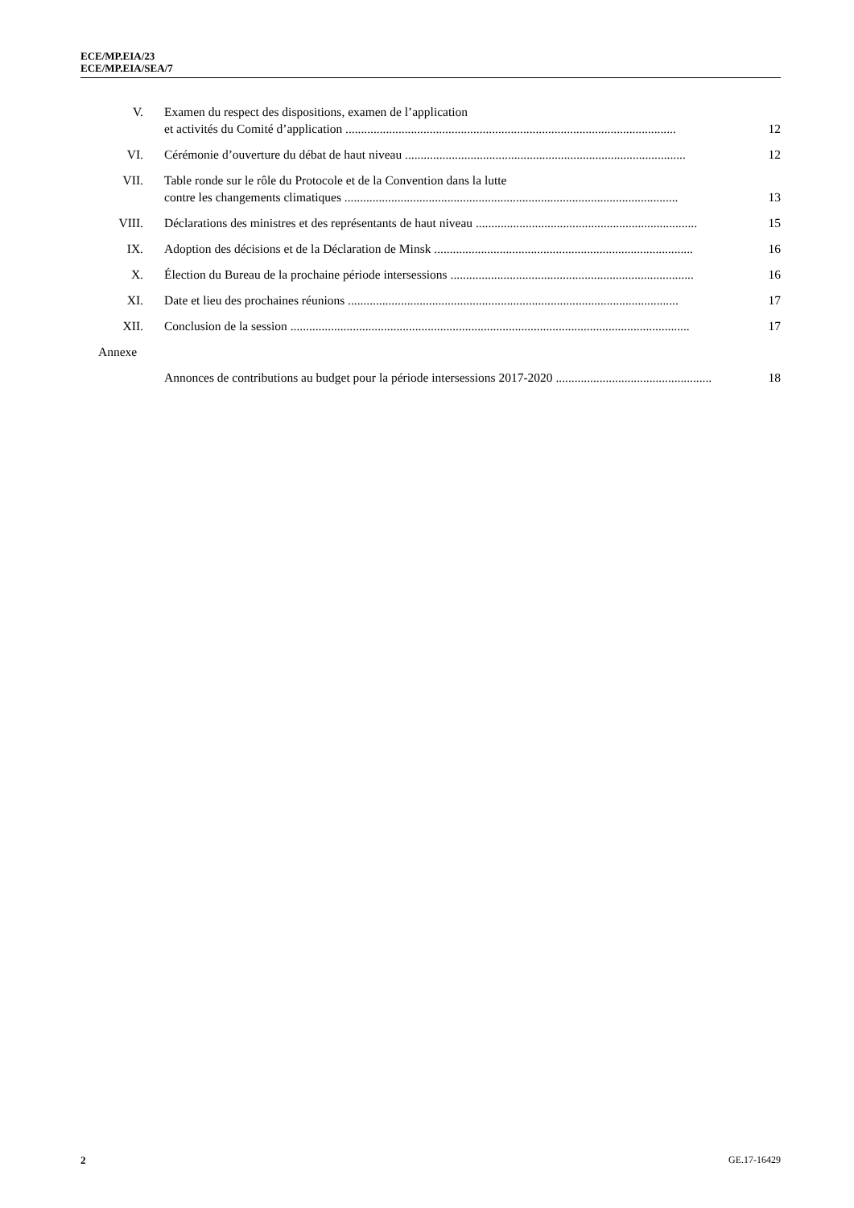ECE/MP.EIA/23
ECE/MP.EIA/SEA/7
V. Examen du respect des dispositions, examen de l’application
et activités du Comité d’application ..........................................................................................................
12
VI. Cérémonie d’ouverture du débat de haut niveau .......................................................................................... 12
VII. Table ronde sur le rôle du Protocole et de la Convention dans la lutte
contre les changements climatiques ...........................................................................................................
13
VIII. Déclarations des ministres et des représentants de haut niveau ....................................................................... 15
IX. Adoption des décisions et de la Déclaration de Minsk ................................................................................... 16
X. Élection du Bureau de la prochaine période intersessions .............................................................................. 16
XI. Date et lieu des prochaines réunions .......................................................................................................... 17
XII. Conclusion de la session ................................................................................................................................ 17
Annexe
Annonces de contributions au budget pour la période intersessions 2017-2020 .................................................. 18
2 GE.17-16429